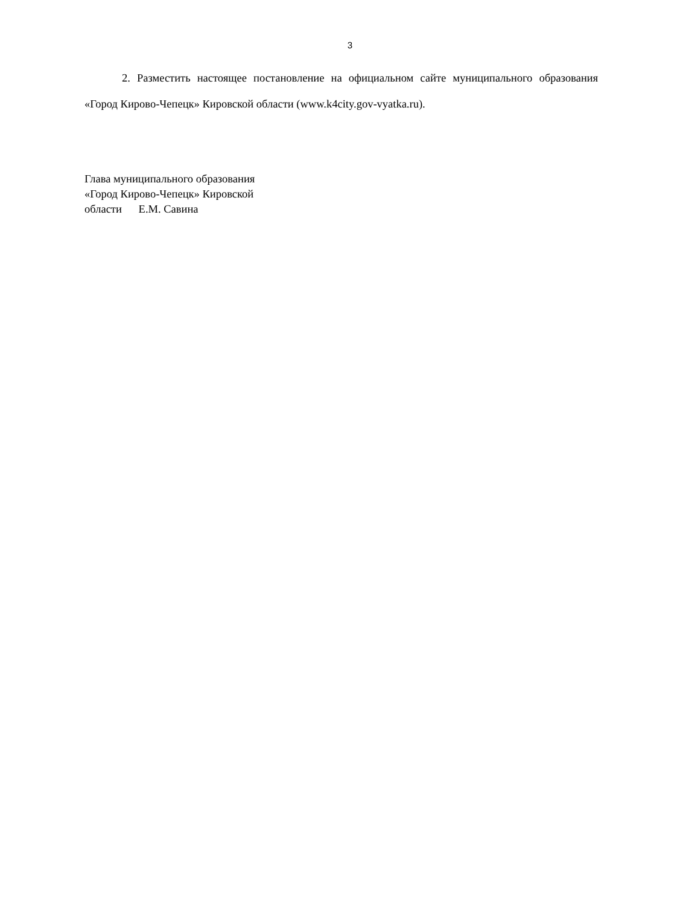3
2. Разместить настоящее постановление на официальном сайте муниципального образования «Город Кирово-Чепецк» Кировской области (www.k4city.gov-vyatka.ru).
Глава муниципального образования
«Город Кирово-Чепецк» Кировской
области Е.М. Савина